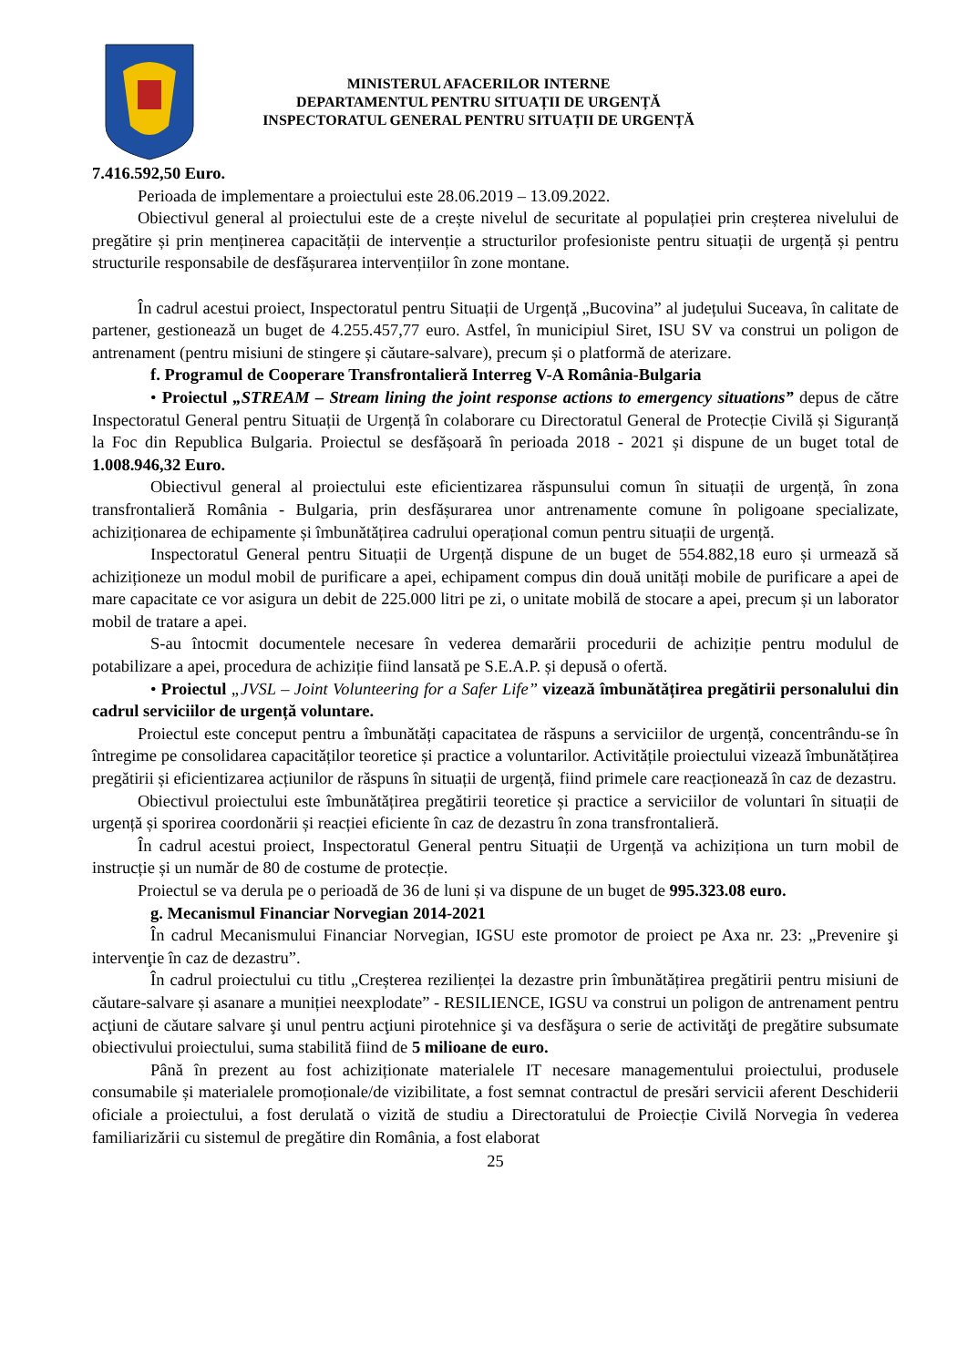MINISTERUL AFACERILOR INTERNE
DEPARTAMENTUL PENTRU SITUAȚII DE URGENȚĂ
INSPECTORATUL GENERAL PENTRU SITUAȚII DE URGENȚĂ
7.416.592,50 Euro.
Perioada de implementare a proiectului este 28.06.2019 – 13.09.2022.
Obiectivul general al proiectului este de a crește nivelul de securitate al populației prin creșterea nivelului de pregătire și prin menținerea capacității de intervenție a structurilor profesioniste pentru situații de urgență și pentru structurile responsabile de desfășurarea intervențiilor în zone montane.
În cadrul acestui proiect, Inspectoratul pentru Situații de Urgență „Bucovina” al județului Suceava, în calitate de partener, gestionează un buget de 4.255.457,77 euro. Astfel, în municipiul Siret, ISU SV va construi un poligon de antrenament (pentru misiuni de stingere și căutare-salvare), precum și o platformă de aterizare.
f. Programul de Cooperare Transfrontalieră Interreg V-A România-Bulgaria
• Proiectul „STREAM – Stream lining the joint response actions to emergency situations” depus de către Inspectoratul General pentru Situații de Urgență în colaborare cu Directoratul General de Protecție Civilă și Siguranță la Foc din Republica Bulgaria. Proiectul se desfășoară în perioada 2018 - 2021 și dispune de un buget total de 1.008.946,32 Euro.
Obiectivul general al proiectului este eficientizarea răspunsului comun în situații de urgență, în zona transfrontalieră România - Bulgaria, prin desfășurarea unor antrenamente comune în poligoane specializate, achiziționarea de echipamente și îmbunătățirea cadrului operațional comun pentru situații de urgență.
Inspectoratul General pentru Situații de Urgență dispune de un buget de 554.882,18 euro și urmează să achiziționeze un modul mobil de purificare a apei, echipament compus din două unități mobile de purificare a apei de mare capacitate ce vor asigura un debit de 225.000 litri pe zi, o unitate mobilă de stocare a apei, precum și un laborator mobil de tratare a apei.
S-au întocmit documentele necesare în vederea demarării procedurii de achiziție pentru modulul de potabilizare a apei, procedura de achiziție fiind lansată pe S.E.A.P. și depusă o ofertă.
• Proiectul „JVSL – Joint Volunteering for a Safer Life” vizează îmbunătățirea pregătirii personalului din cadrul serviciilor de urgență voluntare.
Proiectul este conceput pentru a îmbunătăți capacitatea de răspuns a serviciilor de urgență, concentrându-se în întregime pe consolidarea capacităților teoretice și practice a voluntarilor. Activitățile proiectului vizează îmbunătățirea pregătirii și eficientizarea acțiunilor de răspuns în situații de urgență, fiind primele care reacționează în caz de dezastru.
Obiectivul proiectului este îmbunătățirea pregătirii teoretice și practice a serviciilor de voluntari în situații de urgență și sporirea coordonării și reacției eficiente în caz de dezastru în zona transfrontalieră.
În cadrul acestui proiect, Inspectoratul General pentru Situații de Urgență va achiziționa un turn mobil de instrucție și un număr de 80 de costume de protecție.
Proiectul se va derula pe o perioadă de 36 de luni și va dispune de un buget de 995.323.08 euro.
g. Mecanismul Financiar Norvegian 2014-2021
În cadrul Mecanismului Financiar Norvegian, IGSU este promotor de proiect pe Axa nr. 23: „Prevenire şi intervenţie în caz de dezastru”.
În cadrul proiectului cu titlu „Creșterea rezilienței la dezastre prin îmbunătățirea pregătirii pentru misiuni de căutare-salvare și asanare a muniției neexplodate” - RESILIENCE, IGSU va construi un poligon de antrenament pentru acţiuni de căutare salvare şi unul pentru acţiuni pirotehnice şi va desfăşura o serie de activităţi de pregătire subsumate obiectivului proiectului, suma stabilită fiind de 5 milioane de euro.
Până în prezent au fost achiziționate materialele IT necesare managementului proiectului, produsele consumabile și materialele promoționale/de vizibilitate, a fost semnat contractul de presări servicii aferent Deschiderii oficiale a proiectului, a fost derulată o vizită de studiu a Directoratului de Proiecție Civilă Norvegia în vederea familiarizării cu sistemul de pregătire din România, a fost elaborat
25